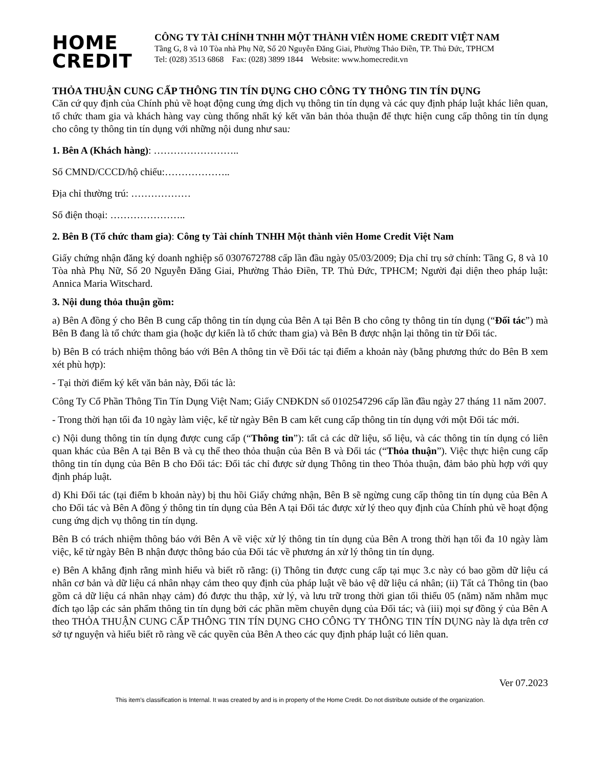HOME
CREDIT
CÔNG TY TÀI CHÍNH TNHH MỘT THÀNH VIÊN HOME CREDIT VIỆT NAM
Tầng G, 8 và 10 Tòa nhà Phụ Nữ, Số 20 Nguyễn Đăng Giai, Phường Thảo Điền, TP. Thủ Đức, TPHCM
Tel: (028) 3513 6868 Fax: (028) 3899 1844 Website: www.homecredit.vn
THỎA THUẬN CUNG CẤP THÔNG TIN TÍN DỤNG CHO CÔNG TY THÔNG TIN TÍN DỤNG
Căn cứ quy định của Chính phủ về hoạt động cung ứng dịch vụ thông tin tín dụng và các quy định pháp luật khác liên quan, tổ chức tham gia và khách hàng vay cùng thống nhất ký kết văn bản thỏa thuận để thực hiện cung cấp thông tin tín dụng cho công ty thông tin tín dụng với những nội dung như sau:
1. Bên A (Khách hàng): ……………………..
Số CMND/CCCD/hộ chiếu:………………..
Địa chỉ thường trú: ………………
Số điện thoại: …………………..
2. Bên B (Tổ chức tham gia): Công ty Tài chính TNHH Một thành viên Home Credit Việt Nam
Giấy chứng nhận đăng ký doanh nghiệp số 0307672788 cấp lần đầu ngày 05/03/2009; Địa chỉ trụ sở chính: Tầng G, 8 và 10 Tòa nhà Phụ Nữ, Số 20 Nguyễn Đăng Giai, Phường Thảo Điền, TP. Thủ Đức, TPHCM; Người đại diện theo pháp luật: Annica Maria Witschard.
3. Nội dung thỏa thuận gồm:
a) Bên A đồng ý cho Bên B cung cấp thông tin tín dụng của Bên A tại Bên B cho công ty thông tin tín dụng (“Đối tác”) mà Bên B đang là tổ chức tham gia (hoặc dự kiến là tổ chức tham gia) và Bên B được nhận lại thông tin từ Đối tác.
b) Bên B có trách nhiệm thông báo với Bên A thông tin về Đối tác tại điểm a khoản này (bằng phương thức do Bên B xem xét phù hợp):
- Tại thời điểm ký kết văn bản này, Đối tác là:
Công Ty Cổ Phần Thông Tin Tín Dụng Việt Nam; Giấy CNĐKDN số 0102547296 cấp lần đầu ngày 27 tháng 11 năm 2007.
- Trong thời hạn tối đa 10 ngày làm việc, kể từ ngày Bên B cam kết cung cấp thông tin tín dụng với một Đối tác mới.
c) Nội dung thông tin tín dụng được cung cấp (“Thông tin”): tất cả các dữ liệu, số liệu, và các thông tin tín dụng có liên quan khác của Bên A tại Bên B và cụ thể theo thỏa thuận của Bên B và Đối tác (“Thỏa thuận”). Việc thực hiện cung cấp thông tin tín dụng của Bên B cho Đối tác: Đối tác chỉ được sử dụng Thông tin theo Thỏa thuận, đảm bảo phù hợp với quy định pháp luật.
d) Khi Đối tác (tại điểm b khoản này) bị thu hồi Giấy chứng nhận, Bên B sẽ ngừng cung cấp thông tin tín dụng của Bên A cho Đối tác và Bên A đồng ý thông tin tín dụng của Bên A tại Đối tác được xử lý theo quy định của Chính phủ về hoạt động cung ứng dịch vụ thông tin tín dụng.
Bên B có trách nhiệm thông báo với Bên A về việc xử lý thông tin tín dụng của Bên A trong thời hạn tối đa 10 ngày làm việc, kể từ ngày Bên B nhận được thông báo của Đối tác về phương án xử lý thông tin tín dụng.
e) Bên A khẳng định rằng mình hiểu và biết rõ rằng: (i) Thông tin được cung cấp tại mục 3.c này có bao gồm dữ liệu cá nhân cơ bản và dữ liệu cá nhân nhạy cảm theo quy định của pháp luật về bảo vệ dữ liệu cá nhân; (ii) Tất cả Thông tin (bao gồm cả dữ liệu cá nhân nhạy cảm) đó được thu thập, xử lý, và lưu trữ trong thời gian tối thiểu 05 (năm) năm nhằm mục đích tạo lập các sản phẩm thông tin tín dụng bởi các phần mềm chuyên dụng của Đối tác; và (iii) mọi sự đồng ý của Bên A theo THỎA THUẬN CUNG CẤP THÔNG TIN TÍN DỤNG CHO CÔNG TY THÔNG TIN TÍN DỤNG này là dựa trên cơ sở tự nguyện và hiểu biết rõ ràng về các quyền của Bên A theo các quy định pháp luật có liên quan.
Ver 07.2023
This item's classification is Internal. It was created by and is in property of the Home Credit. Do not distribute outside of the organization.